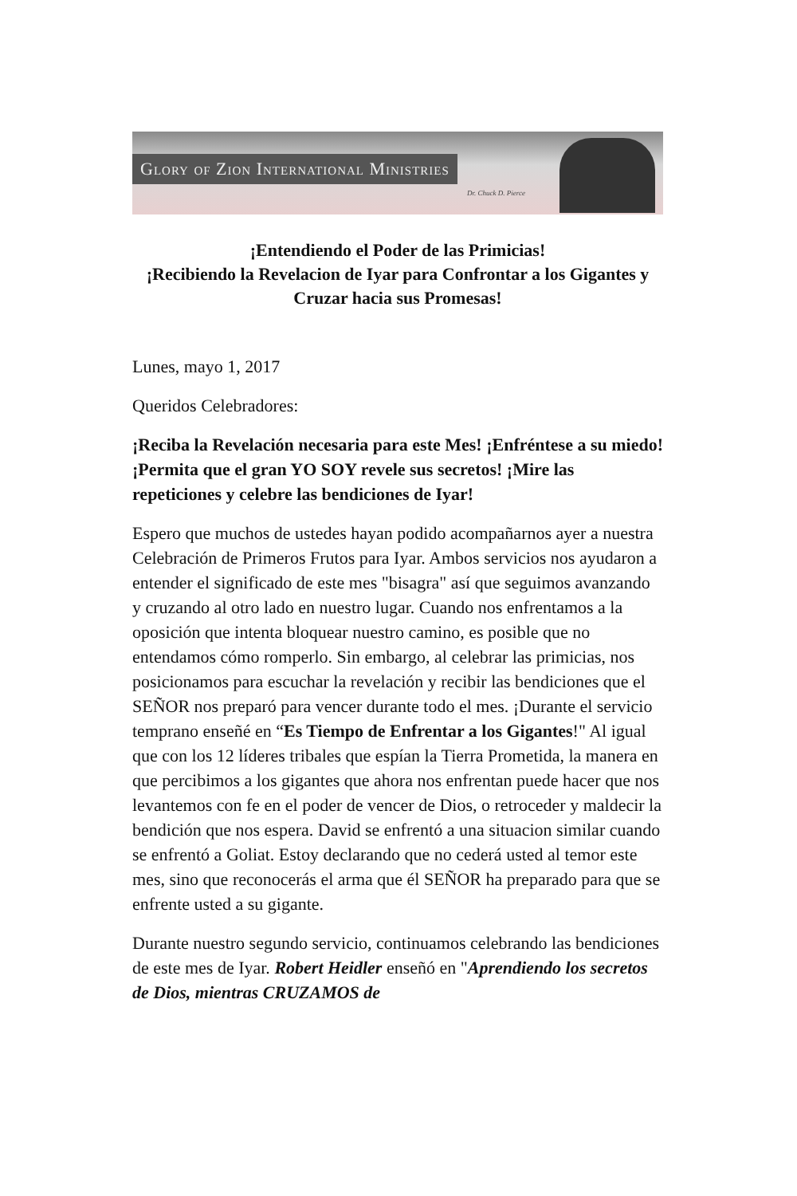Glory of Zion International Ministries
Dr. Chuck D. Pierce
¡Entendiendo el Poder de las Primicias!
¡Recibiendo la Revelacion de Iyar para Confrontar a los Gigantes y Cruzar hacia sus Promesas!
Lunes, mayo 1, 2017
Queridos Celebradores:
¡Reciba la Revelación necesaria para este Mes! ¡Enfréntese a su miedo! ¡Permita que el gran YO SOY revele sus secretos! ¡Mire las repeticiones y celebre las bendiciones de Iyar!
Espero que muchos de ustedes hayan podido acompañarnos ayer a nuestra Celebración de Primeros Frutos para Iyar. Ambos servicios nos ayudaron a entender el significado de este mes "bisagra" así que seguimos avanzando y cruzando al otro lado en nuestro lugar. Cuando nos enfrentamos a la oposición que intenta bloquear nuestro camino, es posible que no entendamos cómo romperlo. Sin embargo, al celebrar las primicias, nos posicionamos para escuchar la revelación y recibir las bendiciones que el SEÑOR nos preparó para vencer durante todo el mes. ¡Durante el servicio temprano enseñé en “Es Tiempo de Enfrentar a los Gigantes!" Al igual que con los 12 líderes tribales que espían la Tierra Prometida, la manera en que percibimos a los gigantes que ahora nos enfrentan puede hacer que nos levantemos con fe en el poder de vencer de Dios, o retroceder y maldecir la bendición que nos espera. David se enfrentó a una situacion similar cuando se enfrentó a Goliat. Estoy declarando que no cederá usted al temor este mes, sino que reconocerás el arma que él SEÑOR ha preparado para que se enfrente usted a su gigante.
Durante nuestro segundo servicio, continuamos celebrando las bendiciones de este mes de Iyar. Robert Heidler enseñó en "Aprendiendo los secretos de Dios, mientras CRUZAMOS de